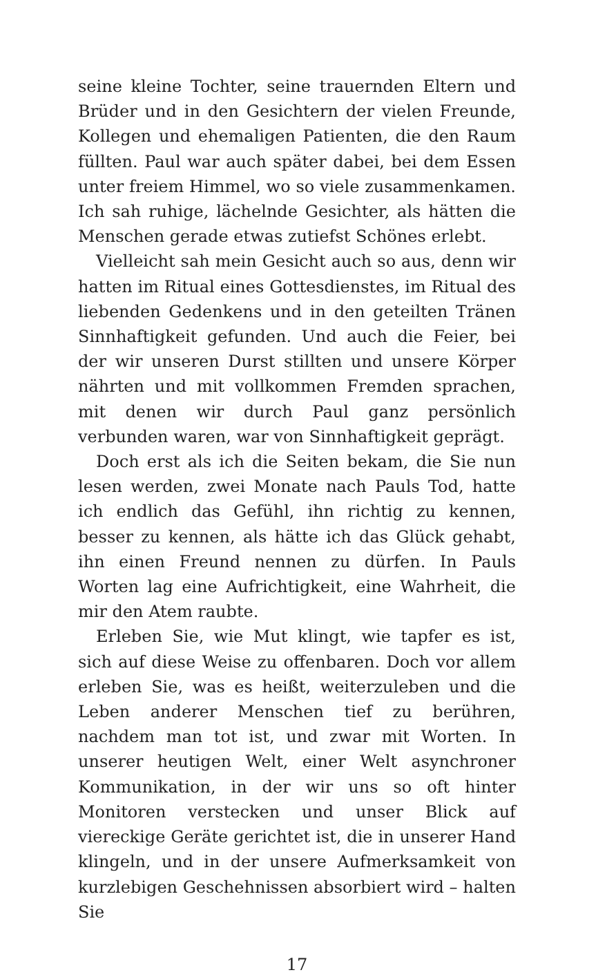seine kleine Tochter, seine trauernden Eltern und Brüder und in den Gesichtern der vielen Freunde, Kollegen und ehemaligen Patienten, die den Raum füllten. Paul war auch später dabei, bei dem Essen unter freiem Himmel, wo so viele zusammenkamen. Ich sah ruhige, lächelnde Gesichter, als hätten die Menschen gerade etwas zutiefst Schönes erlebt.
Vielleicht sah mein Gesicht auch so aus, denn wir hatten im Ritual eines Gottesdienstes, im Ritual des liebenden Gedenkens und in den geteilten Tränen Sinnhaftigkeit gefunden. Und auch die Feier, bei der wir unseren Durst stillten und unsere Körper nährten und mit vollkommen Fremden sprachen, mit denen wir durch Paul ganz persönlich verbunden waren, war von Sinnhaftigkeit geprägt.
Doch erst als ich die Seiten bekam, die Sie nun lesen werden, zwei Monate nach Pauls Tod, hatte ich endlich das Gefühl, ihn richtig zu kennen, besser zu kennen, als hätte ich das Glück gehabt, ihn einen Freund nennen zu dürfen. In Pauls Worten lag eine Aufrichtigkeit, eine Wahrheit, die mir den Atem raubte.
Erleben Sie, wie Mut klingt, wie tapfer es ist, sich auf diese Weise zu offenbaren. Doch vor allem erleben Sie, was es heißt, weiterzuleben und die Leben anderer Menschen tief zu berühren, nachdem man tot ist, und zwar mit Worten. In unserer heutigen Welt, einer Welt asynchroner Kommunikation, in der wir uns so oft hinter Monitoren verstecken und unser Blick auf viereckige Geräte gerichtet ist, die in unserer Hand klingeln, und in der unsere Aufmerksamkeit von kurzlebigen Geschehnissen absorbiert wird – halten Sie
17